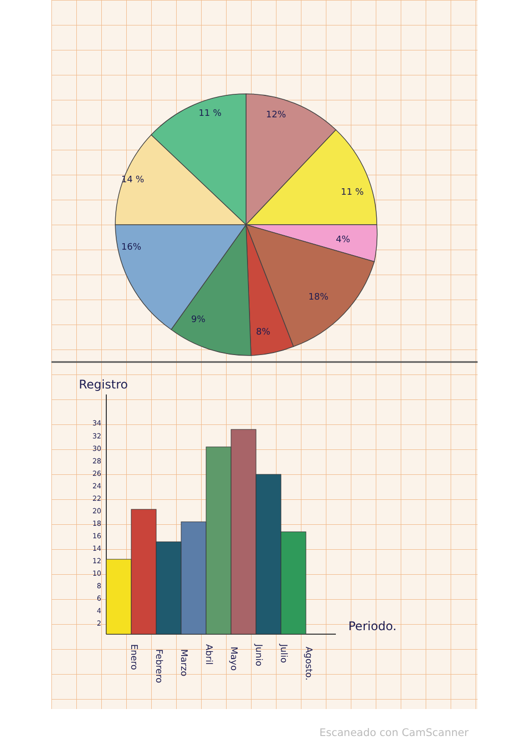11 %
12%
11 %
4%
18%
8%
9%
16%
14 %
Registro
34
32
30
28
26
24
22
20
18
16
14
12
10
8
6
4
2
Periodo.
Enero
Febrero
Marzo
Abril
Mayo
Junio
Julio
Agosto.
Escaneado con CamScanner